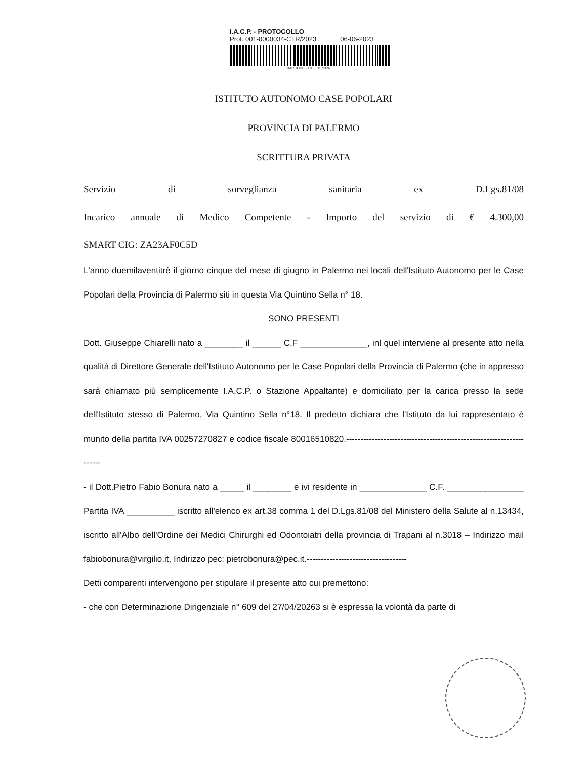I.A.C.P. - PROTOCOLLO
Prot. 001-0000034-CTR/2023 06-06-2023
BARCODE -001.36157309-
ISTITUTO AUTONOMO CASE POPOLARI
PROVINCIA DI PALERMO
SCRITTURA PRIVATA
Servizio di sorveglianza sanitaria ex D.Lgs.81/08
Incarico annuale di Medico Competente - Importo del servizio di € 4.300,00
SMART CIG: ZA23AF0C5D
L'anno duemilaventitrè il giorno cinque del mese di giugno in Palermo nei locali dell'Istituto Autonomo per le Case Popolari della Provincia di Palermo siti in questa Via Quintino Sella n° 18.
SONO PRESENTI
Dott. Giuseppe Chiarelli nato a ________ il ______ C.F ______________, inl quel interviene al presente atto nella qualità di Direttore Generale dell'Istituto Autonomo per le Case Popolari della Provincia di Palermo (che in appresso sarà chiamato più semplicemente I.A.C.P. o Stazione Appaltante) e domiciliato per la carica presso la sede dell'Istituto stesso di Palermo, Via Quintino Sella n°18. Il predetto dichiara che l'Istituto da lui rappresentato è munito della partita IVA 00257270827 e codice fiscale 80016510820.--------------------------------------------------------------------
- il Dott.Pietro Fabio Bonura nato a _____ il ________ e ivi residente in ______________ C.F. ________________ Partita IVA __________ iscritto all'elenco ex art.38 comma 1 del D.Lgs.81/08 del Ministero della Salute al n.13434, iscritto all'Albo dell'Ordine dei Medici Chirurghi ed Odontoiatri della provincia di Trapani al n.3018 – Indirizzo mail fabiobonura@virgilio.it, Indirizzo pec: pietrobonura@pec.it.-----------------------------------
Detti comparenti intervengono per stipulare il presente atto cui premettono:
- che con Determinazione Dirigenziale n° 609 del 27/04/20263 si è espressa la volontà da parte di